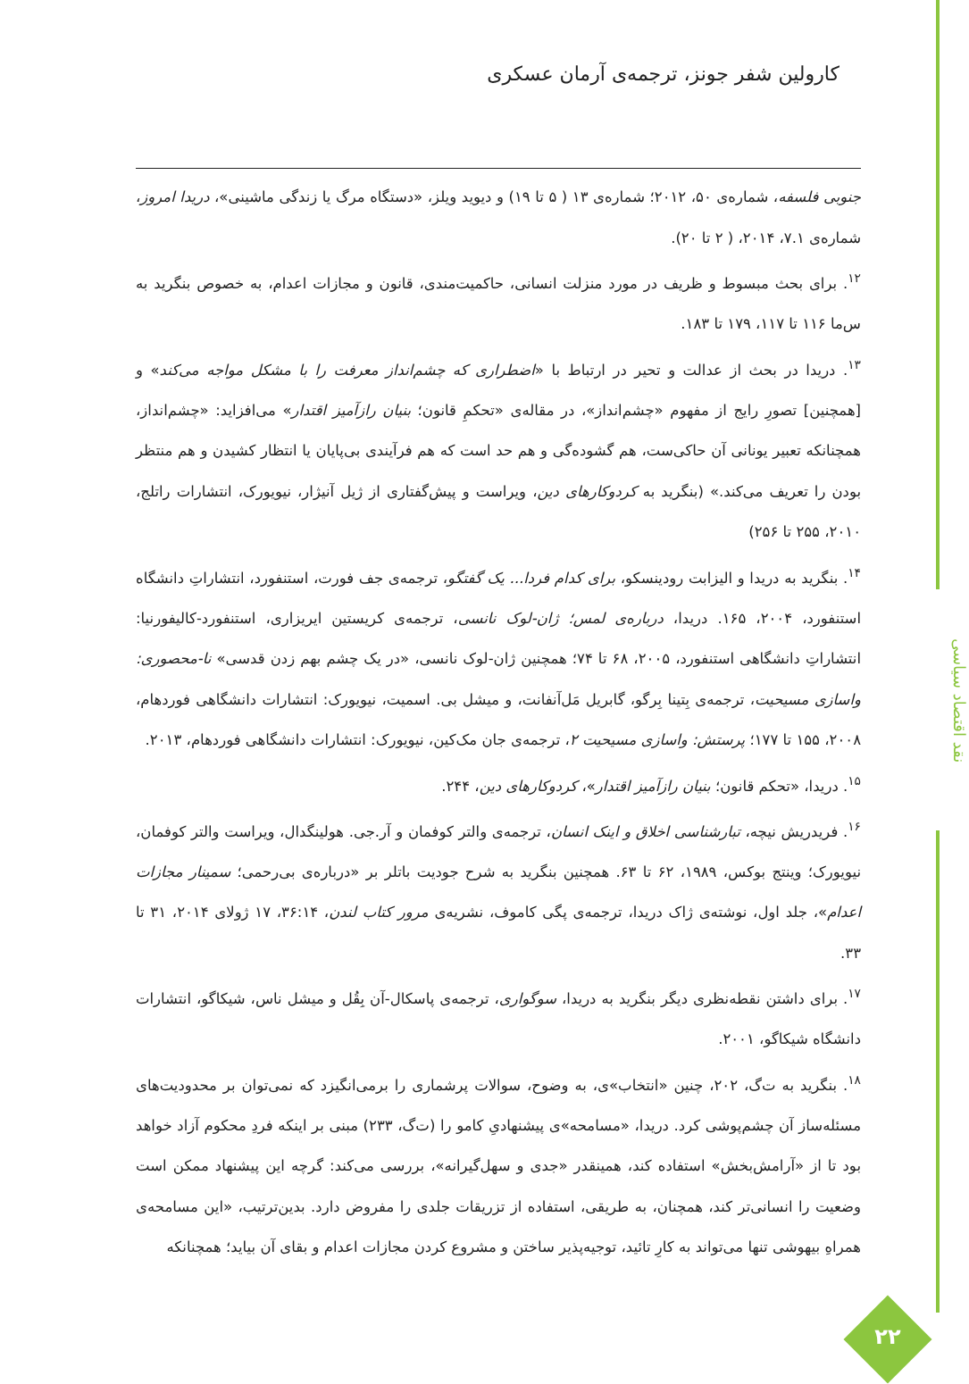کارولین شفر جونز، ترجمه‌ی آرمان عسکری
جنوبی فلسفه، شماره‌ی ۵۰، ۲۰۱۲؛ شماره‌ی ۱۳ ( ۵ تا ۱۹) و دیوید ویلز، «دستگاه مرگ یا زندگی ماشینی»، دریدا امروز، شماره‌ی ۷.۱، ۲۰۱۴، ( ۲ تا ۲۰).
<sup>۱۲</sup>. برای بحث مبسوط و ظریف در مورد منزلت انسانی، حاکمیت‌مندی، قانون و مجازات اعدام، به خصوص بنگرید به س‌ما ۱۱۶ تا ۱۱۷، ۱۷۹ تا ۱۸۳.
<sup>۱۳</sup>. دریدا در بحث از عدالت و تحیر در ارتباط با «اضطراری که چشم‌انداز معرفت را با مشکل مواجه می‌کند» و [همچنین] تصورِ رایج از مفهوم «چشم‌انداز»، در مقاله‌ی «تحکمِ قانون؛ بنیان رازآمیز اقتدار» می‌افزاید: «چشم‌انداز، همچنانکه تعبیر یونانی آن حاکی‌ست، هم گشوده‌گی و هم حد است که هم فرآیندی بی‌پایان یا انتظار کشیدن و هم منتظر بودن را تعریف می‌کند.» (بنگرید به کردوکارهای دین، ویراست و پیش‌گفتاری از ژیل آنیژار، نیویورک، انتشارات راتلج، ۲۰۱۰، ۲۵۵ تا ۲۵۶)
<sup>۱۴</sup>. بنگرید به دریدا و الیزابت رودینسکو، برای کدام فردا... یک گفتگو، ترجمه‌ی جف فورت، استنفورد، انتشاراتِ دانشگاه استنفورد، ۲۰۰۴، ۱۶۵. دریدا، درباره‌ی لمس؛ ژان-لوک نانسی، ترجمه‌ی کریستین ایریزاری، استنفورد-کالیفورنیا: انتشاراتِ دانشگاهی استنفورد، ۲۰۰۵، ۶۸ تا ۷۴؛ همچنین ژان-لوک نانسی، «در یک چشم بهم زدن قدسی» نا-محصوری: واسازی مسیحیت، ترجمه‌ی بِتینا بِرگو، گابریل مَل‌آنفانت، و میشل بی. اسمیت، نیویورک: انتشارات دانشگاهی فوردهام، ۲۰۰۸، ۱۵۵ تا ۱۷۷؛ پرستش: واسازی مسیحیت ۲، ترجمه‌ی جان مک‌کین، نیویورک: انتشارات دانشگاهی فوردهام، ۲۰۱۳.
<sup>۱۵</sup>. دریدا، «تحکم قانون؛ بنیان رازآمیز اقتدار»، کردوکارهای دین، ۲۴۴.
<sup>۱۶</sup>. فریدریش نیچه، تبارشناسی اخلاق و اینک انسان، ترجمه‌ی والتر کوفمان و آر.جی. هولینگدال، ویراست والتر کوفمان، نیویورک؛ وینتج بوکس، ۱۹۸۹، ۶۲ تا ۶۳. همچنین بنگرید به شرح جودیت باتلر بر «درباره‌ی بی‌رحمی؛ سمینار مجازات اعدام»، جلد اول، نوشته‌ی ژاک دریدا، ترجمه‌ی پگی کاموف، نشریه‌ی مرور کتاب لندن، ۳۶:۱۴، ۱۷ ژولای ۲۰۱۴، ۳۱ تا ۳۳.
<sup>۱۷</sup>. برای داشتن نقطه‌نظری دیگر بنگرید به دریدا، سوگواری، ترجمه‌ی پاسکال-آن بِقُل و میشل ناس، شیکاگو، انتشارات دانشگاه شیکاگو، ۲۰۰۱.
<sup>۱۸</sup>. بنگرید به ت‌گ، ۲۰۲، چنین «انتخاب»ی، به وضوح، سوالات پرشماری را برمی‌انگیزد که نمی‌توان بر محدودیت‌های مسئله‌ساز آن چشم‌پوشی کرد. دریدا، «مسامحه»ی پیشنهادیِ کامو را (ت‌گ، ۲۳۳) مبنی بر اینکه فردِ محکوم آزاد خواهد بود تا از «آرامش‌بخش» استفاده کند، همینقدر «جدی و سهل‌گیرانه»، بررسی می‌کند: گرچه این پیشنهاد ممکن است وضعیت را انسانی‌تر کند، همچنان، به طریقی، استفاده از تزریقات جلدی را مفروض دارد. بدین‌ترتیب، «این مسامحه‌ی همراهِ بیهوشی تنها می‌تواند به کارِ تائید، توجیه‌پذیر ساختن و مشروع کردن مجازات اعدام و بقای آن بیاید؛ همچنانکه
نقد اقتصاد سیاسی
۲۲